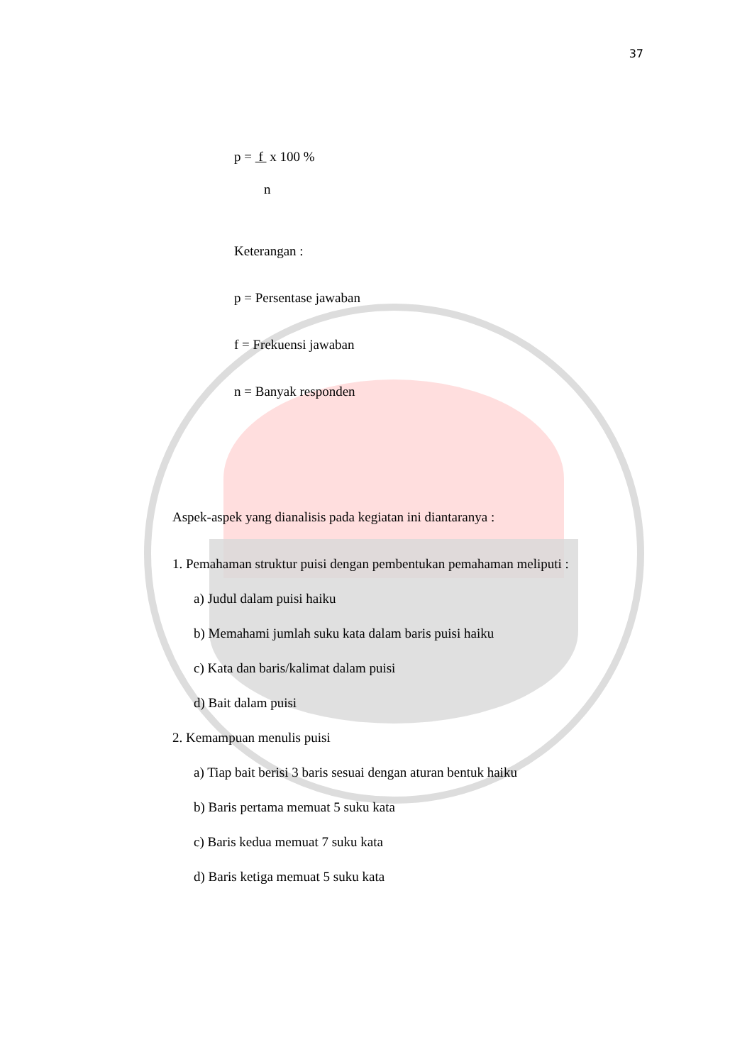37
p = f x 100 %
n
Keterangan :
p = Persentase jawaban
f = Frekuensi jawaban
n = Banyak responden
Aspek-aspek yang dianalisis pada kegiatan ini diantaranya :
1. Pemahaman struktur puisi dengan pembentukan pemahaman meliputi :
a) Judul dalam puisi haiku
b) Memahami jumlah suku kata dalam baris puisi haiku
c) Kata dan baris/kalimat dalam puisi
d) Bait dalam puisi
2. Kemampuan menulis puisi
a) Tiap bait berisi 3 baris sesuai dengan aturan bentuk haiku
b) Baris pertama memuat 5 suku kata
c) Baris kedua memuat 7 suku kata
d) Baris ketiga memuat 5 suku kata